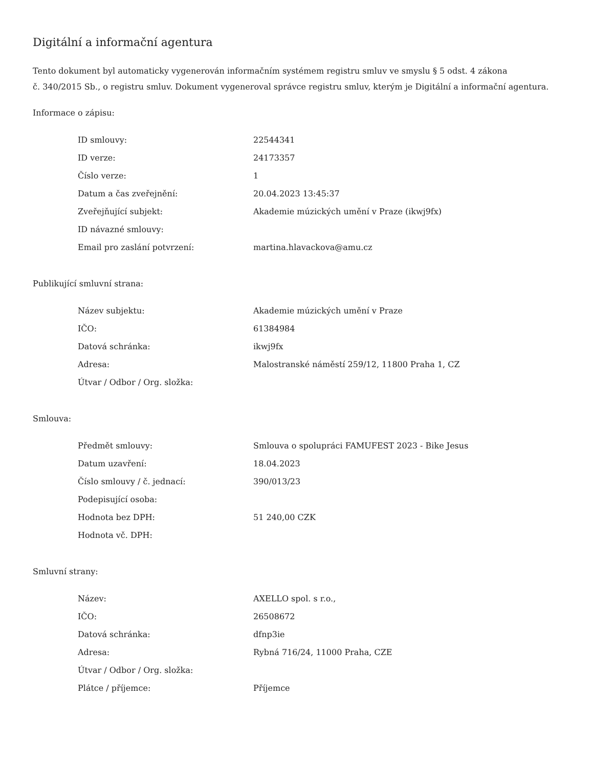Digitální a informační agentura
Tento dokument byl automaticky vygenerován informačním systémem registru smluv ve smyslu § 5 odst. 4 zákona
č. 340/2015 Sb., o registru smluv. Dokument vygeneroval správce registru smluv, kterým je Digitální a informační agentura.
Informace o zápisu:
| ID smlouvy: | 22544341 |
| ID verze: | 24173357 |
| Číslo verze: | 1 |
| Datum a čas zveřejnění: | 20.04.2023 13:45:37 |
| Zveřejňující subjekt: | Akademie múzických umění v Praze (ikwj9fx) |
| ID návazné smlouvy: | |
| Email pro zaslání potvrzení: | martina.hlavackova@amu.cz |
Publikující smluvní strana:
| Název subjektu: | Akademie múzických umění v Praze |
| IČO: | 61384984 |
| Datová schránka: | ikwj9fx |
| Adresa: | Malostranské náměstí 259/12, 11800 Praha 1, CZ |
| Útvar / Odbor / Org. složka: | |
Smlouva:
| Předmět smlouvy: | Smlouva o spolupráci FAMUFEST 2023 - Bike Jesus |
| Datum uzavření: | 18.04.2023 |
| Číslo smlouvy / č. jednací: | 390/013/23 |
| Podepisující osoba: | |
| Hodnota bez DPH: | 51 240,00 CZK |
| Hodnota vč. DPH: | |
Smluvní strany:
| Název: | AXELLO spol. s r.o., |
| IČO: | 26508672 |
| Datová schránka: | dfnp3ie |
| Adresa: | Rybná 716/24, 11000 Praha, CZE |
| Útvar / Odbor / Org. složka: | |
| Plátce / příjemce: | Příjemce |